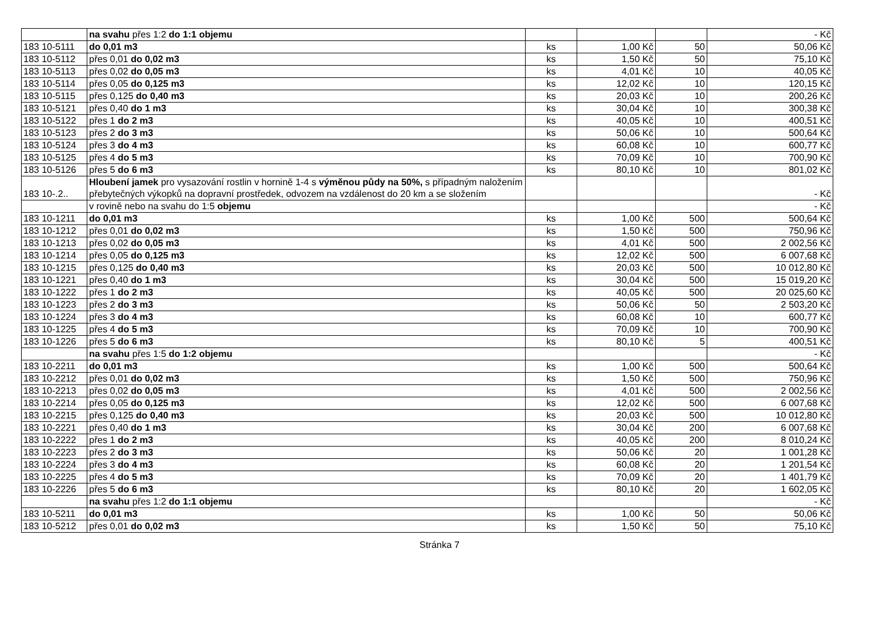| | na svahu přes 1:2 do 1:1 objemu | | | | - Kč |
| 183 10-5111 | do 0,01 m3 | ks | 1,00 Kč | 50 | 50,06 Kč |
| 183 10-5112 | přes 0,01 do 0,02 m3 | ks | 1,50 Kč | 50 | 75,10 Kč |
| 183 10-5113 | přes 0,02 do 0,05 m3 | ks | 4,01 Kč | 10 | 40,05 Kč |
| 183 10-5114 | přes 0,05 do 0,125 m3 | ks | 12,02 Kč | 10 | 120,15 Kč |
| 183 10-5115 | přes 0,125 do 0,40 m3 | ks | 20,03 Kč | 10 | 200,26 Kč |
| 183 10-5121 | přes 0,40 do 1 m3 | ks | 30,04 Kč | 10 | 300,38 Kč |
| 183 10-5122 | přes 1 do 2 m3 | ks | 40,05 Kč | 10 | 400,51 Kč |
| 183 10-5123 | přes 2 do 3 m3 | ks | 50,06 Kč | 10 | 500,64 Kč |
| 183 10-5124 | přes 3 do 4 m3 | ks | 60,08 Kč | 10 | 600,77 Kč |
| 183 10-5125 | přes 4 do 5 m3 | ks | 70,09 Kč | 10 | 700,90 Kč |
| 183 10-5126 | přes 5 do 6 m3 | ks | 80,10 Kč | 10 | 801,02 Kč |
| 183 10-.2.. | Hloubení jamek pro vysazování rostlin v hornině 1-4 s výměnou půdy na 50%, s případným naložením přebytečných výkopků na dopravní prostředek, odvozem na vzdálenost do 20 km a se složením | | | | - Kč |
| | v rovině nebo na svahu do 1:5 objemu | | | | - Kč |
| 183 10-1211 | do 0,01 m3 | ks | 1,00 Kč | 500 | 500,64 Kč |
| 183 10-1212 | přes 0,01 do 0,02 m3 | ks | 1,50 Kč | 500 | 750,96 Kč |
| 183 10-1213 | přes 0,02 do 0,05 m3 | ks | 4,01 Kč | 500 | 2 002,56 Kč |
| 183 10-1214 | přes 0,05 do 0,125 m3 | ks | 12,02 Kč | 500 | 6 007,68 Kč |
| 183 10-1215 | přes 0,125 do 0,40 m3 | ks | 20,03 Kč | 500 | 10 012,80 Kč |
| 183 10-1221 | přes 0,40 do 1 m3 | ks | 30,04 Kč | 500 | 15 019,20 Kč |
| 183 10-1222 | přes 1 do 2 m3 | ks | 40,05 Kč | 500 | 20 025,60 Kč |
| 183 10-1223 | přes 2 do 3 m3 | ks | 50,06 Kč | 50 | 2 503,20 Kč |
| 183 10-1224 | přes 3 do 4 m3 | ks | 60,08 Kč | 10 | 600,77 Kč |
| 183 10-1225 | přes 4 do 5 m3 | ks | 70,09 Kč | 10 | 700,90 Kč |
| 183 10-1226 | přes 5 do 6 m3 | ks | 80,10 Kč | 5 | 400,51 Kč |
| | na svahu přes 1:5 do 1:2 objemu | | | | - Kč |
| 183 10-2211 | do 0,01 m3 | ks | 1,00 Kč | 500 | 500,64 Kč |
| 183 10-2212 | přes 0,01 do 0,02 m3 | ks | 1,50 Kč | 500 | 750,96 Kč |
| 183 10-2213 | přes 0,02 do 0,05 m3 | ks | 4,01 Kč | 500 | 2 002,56 Kč |
| 183 10-2214 | přes 0,05 do 0,125 m3 | ks | 12,02 Kč | 500 | 6 007,68 Kč |
| 183 10-2215 | přes 0,125 do 0,40 m3 | ks | 20,03 Kč | 500 | 10 012,80 Kč |
| 183 10-2221 | přes 0,40 do 1 m3 | ks | 30,04 Kč | 200 | 6 007,68 Kč |
| 183 10-2222 | přes 1 do 2 m3 | ks | 40,05 Kč | 200 | 8 010,24 Kč |
| 183 10-2223 | přes 2 do 3 m3 | ks | 50,06 Kč | 20 | 1 001,28 Kč |
| 183 10-2224 | přes 3 do 4 m3 | ks | 60,08 Kč | 20 | 1 201,54 Kč |
| 183 10-2225 | přes 4 do 5 m3 | ks | 70,09 Kč | 20 | 1 401,79 Kč |
| 183 10-2226 | přes 5 do 6 m3 | ks | 80,10 Kč | 20 | 1 602,05 Kč |
| | na svahu přes 1:2 do 1:1 objemu | | | | - Kč |
| 183 10-5211 | do 0,01 m3 | ks | 1,00 Kč | 50 | 50,06 Kč |
| 183 10-5212 | přes 0,01 do 0,02 m3 | ks | 1,50 Kč | 50 | 75,10 Kč |
Stránka 7